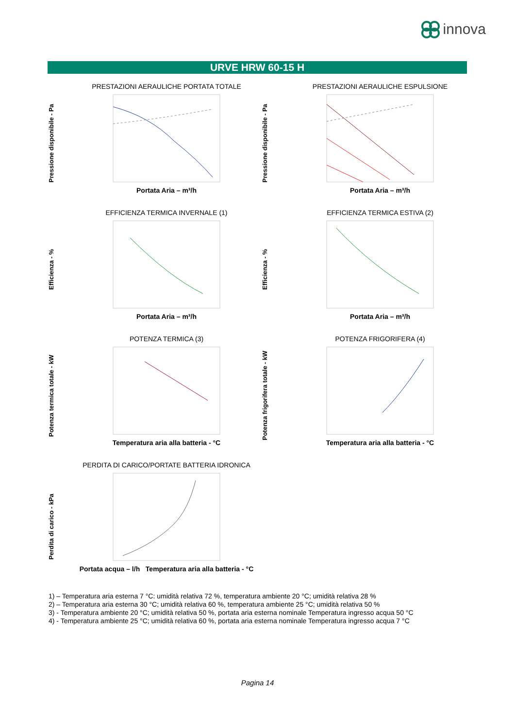innova
URVE HRW 60-15 H
Pressione disponibile - Pa
PRESTAZIONI AERAULICHE PORTATA TOTALE
Portata Aria – m³/h
Pressione disponibile - Pa
PRESTAZIONI AERAULICHE ESPULSIONE
Portata Aria – m³/h
Efficienza - %
EFFICIENZA TERMICA INVERNALE (1)
Portata Aria – m³/h
Efficienza - %
EFFICIENZA TERMICA ESTIVA (2)
Portata Aria – m³/h
Potenza termica totale - kW
POTENZA TERMICA (3)
Temperatura aria alla batteria - °C
Potenza frigorifera totale - kW
POTENZA FRIGORIFERA (4)
Temperatura aria alla batteria - °C
Perdita di carico - kPa
PERDITA DI CARICO/PORTATE BATTERIA IDRONICA
Portata acqua – l/h Temperatura aria alla batteria - °C
1) – Temperatura aria esterna 7 °C: umidità relativa 72 %, temperatura ambiente 20 °C; umidità relativa 28 %
2) – Temperatura aria esterna 30 °C; umidità relativa 60 %, temperatura ambiente 25 °C; umidità relativa 50 %
3) - Temperatura ambiente 20 °C; umidità relativa 50 %, portata aria esterna nominale Temperatura ingresso acqua 50 °C
4) - Temperatura ambiente 25 °C; umidità relativa 60 %, portata aria esterna nominale Temperatura ingresso acqua 7 °C
Pagina 14